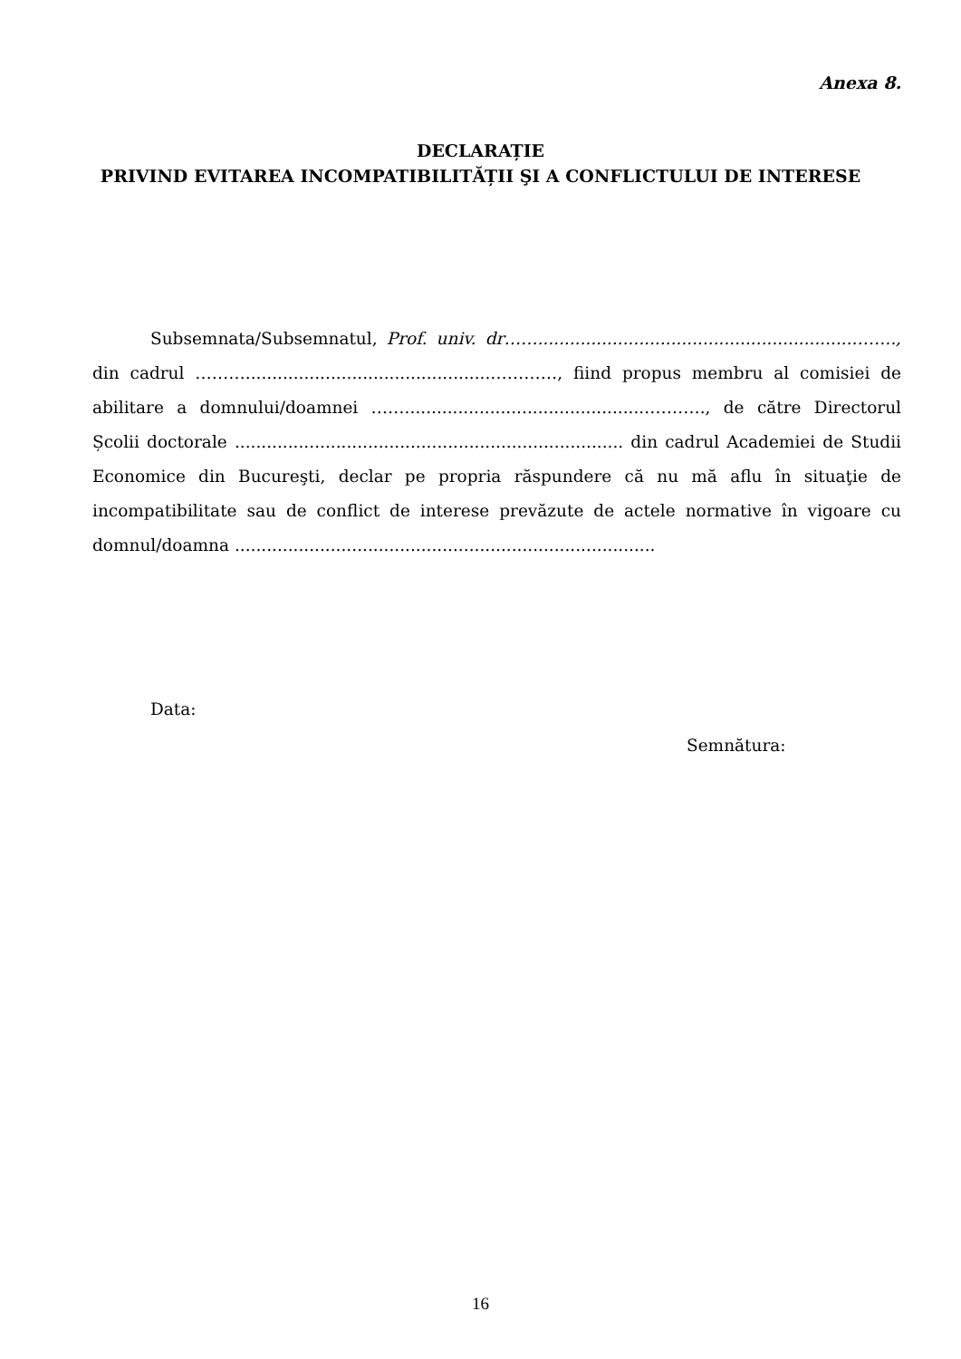Anexa 8.
DECLARAȚIE
PRIVIND EVITAREA INCOMPATIBILITĂȚII ŞI A CONFLICTULUI DE INTERESE
Subsemnata/Subsemnatul, Prof. univ. dr……...........................................................…….., din cadrul ………..............................................…………, fiind propus membru al comisiei de abilitare a domnului/doamnei ……..............................................………., de către Directorul Școlii doctorale ......................................................................... din cadrul Academiei de Studii Economice din Bucureşti, declar pe propria răspundere că nu mă aflu în situaţie de incompatibilitate sau de conflict de interese prevăzute de actele normative în vigoare cu domnul/doamna ...............................................................................
Data:
Semnătura:
16